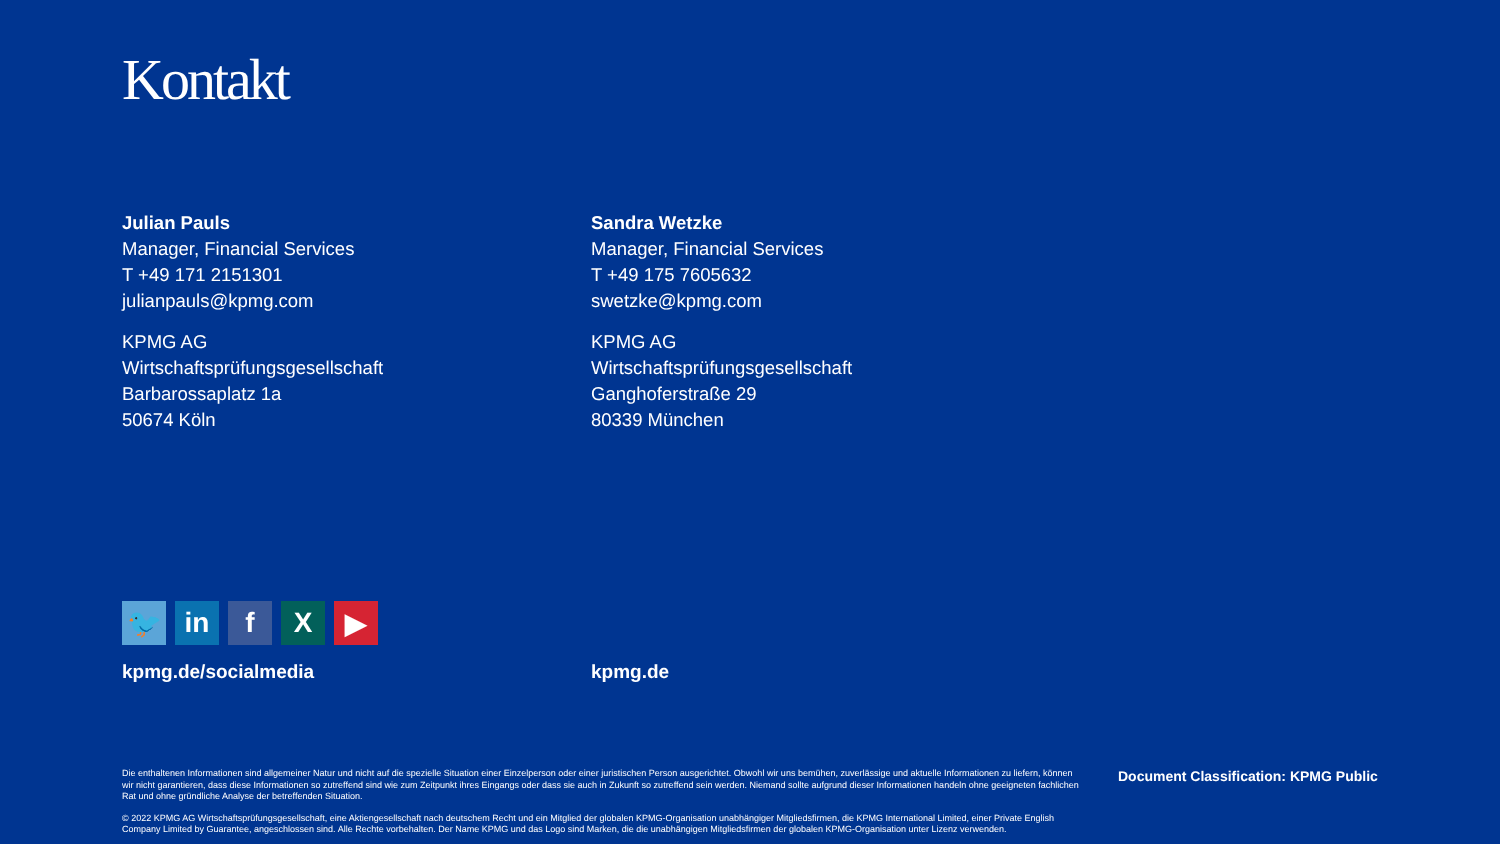Kontakt
Julian Pauls
Manager, Financial Services
T +49 171 2151301
julianpauls@kpmg.com
KPMG AG
Wirtschaftsprüfungsgesellschaft
Barbarossaplatz 1a
50674 Köln
Sandra Wetzke
Manager, Financial Services
T +49 175 7605632
swetzke@kpmg.com
KPMG AG
Wirtschaftsprüfungsgesellschaft
Ganghoferstraße 29
80339 München
🐦 in f X ▶
kpmg.de/socialmedia kpmg.de
Die enthaltenen Informationen sind allgemeiner Natur und nicht auf die spezielle Situation einer Einzelperson oder einer juristischen Person ausgerichtet. Obwohl wir uns bemühen, zuverlässige und aktuelle Informationen zu liefern, können wir nicht garantieren, dass diese Informationen so zutreffend sind wie zum Zeitpunkt ihres Eingangs oder dass sie auch in Zukunft so zutreffend sein werden. Niemand sollte aufgrund dieser Informationen handeln ohne geeigneten fachlichen Rat und ohne gründliche Analyse der betreffenden Situation.
© 2022 KPMG AG Wirtschaftsprüfungsgesellschaft, eine Aktiengesellschaft nach deutschem Recht und ein Mitglied der globalen KPMG-Organisation unabhängiger Mitgliedsfirmen, die KPMG International Limited, einer Private English Company Limited by Guarantee, angeschlossen sind. Alle Rechte vorbehalten. Der Name KPMG und das Logo sind Marken, die die unabhängigen Mitgliedsfirmen der globalen KPMG-Organisation unter Lizenz verwenden.
Document Classification: KPMG Public